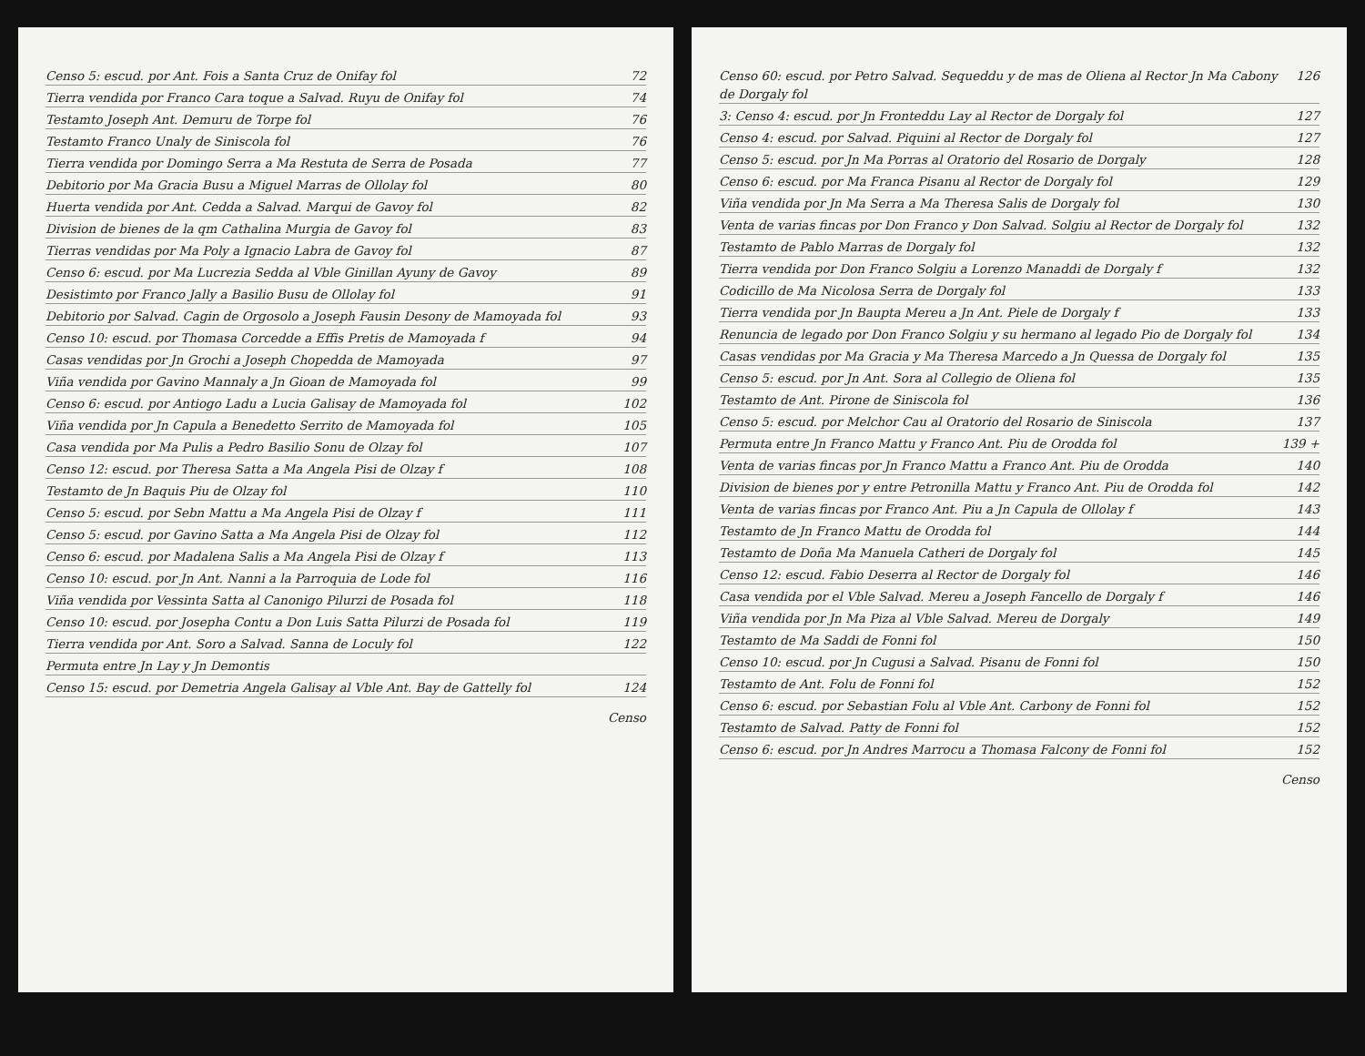Censo 5: escud. por Ant. Fois a Santa Cruz de Onifay fol 72
Tierra vendida por Franco Cara toque a Salvad. Ruyu de Onifay fol 74
Testamto Joseph Ant. Demuru de Torpe fol 76
Testamto Franco Unaly de Siniscola fol 76
Tierra vendida por Domingo Serra a Ma Restuta de Serra de Posada 77
Debitorio por Ma Gracia Busu a Miguel Marras de Ollolay fol 80
Huerta vendida por Ant. Cedda a Salvad. Marqui de Gavoy fol 82
Division de bienes de la qm Cathalina Murgia de Gavoy fol 83
Tierras vendidas por Ma Poly a Ignacio Labra de Gavoy fol 87
Censo 6: escud. por Ma Lucrezia Sedda al Vble Ginillan Ayuny de Gavoy 89
Desistimto por Franco Jally a Basilio Busu de Ollolay fol 91
Debitorio por Salvad. Cagin de Orgosolo a Joseph Fausin Desony de Mamoyada fol 93
Censo 10: escud. por Thomasa Corcedde a Effis Pretis de Mamoyada f 94
Casas vendidas por Jn Grochi a Joseph Chopedda de Mamoyada 97
Viña vendida por Gavino Mannaly a Jn Gioan de Mamoyada fol 99
Censo 6: escud. por Antiogo Ladu a Lucia Galisay de Mamoyada fol 102
Viña vendida por Jn Capula a Benedetto Serrito de Mamoyada fol 105
Casa vendida por Ma Pulis a Pedro Basilio Sonu de Olzay fol 107
Censo 12: escud. por Theresa Satta a Ma Angela Pisi de Olzay f 108
Testamto de Jn Baquis Piu de Olzay fol 110
Censo 5: escud. por Sebn Mattu a Ma Angela Pisi de Olzay f 111
Censo 5: escud. por Gavino Satta a Ma Angela Pisi de Olzay fol 112
Censo 6: escud. por Madalena Salis a Ma Angela Pisi de Olzay f 113
Censo 10: escud. por Jn Ant. Nanni a la Parroquia de Lode fol 116
Viña vendida por Vessinta Satta al Canonigo Pilurzi de Posada fol 118
Censo 10: escud. por Josepha Contu a Don Luis Satta Pilurzi de Posada fol 119
Tierra vendida por Ant. Soro a Salvad. Sanna de Loculy fol 122
Permuta entre Jn Lay y Jn Demontis
Censo 15: escud. por Demetria Angela Galisay al Vble Ant. Bay de Gattelly fol 124
Censo
Censo 60: escud. por Petro Salvad. Sequeddu y de mas de Oliena al Rector Jn Ma Cabony de Dorgaly fol 126
3: Censo 4: escud. por Jn Fronteddu Lay al Rector de Dorgaly fol 127
Censo 4: escud. por Salvad. Piquini al Rector de Dorgaly fol 127
Censo 5: escud. por Jn Ma Porras al Oratorio del Rosario de Dorgaly 128
Censo 6: escud. por Ma Franca Pisanu al Rector de Dorgaly fol 129
Viña vendida por Jn Ma Serra a Ma Theresa Salis de Dorgaly fol 130
Venta de varias fincas por Don Franco y Don Salvad. Solgiu al Rector de Dorgaly fol 132
Testamto de Pablo Marras de Dorgaly fol 132
Tierra vendida por Don Franco Solgiu a Lorenzo Manaddi de Dorgaly f 132
Codicillo de Ma Nicolosa Serra de Dorgaly fol 133
Tierra vendida por Jn Baupta Mereu a Jn Ant. Piele de Dorgaly f 133
Renuncia de legado por Don Franco Solgiu y su hermano al legado Pio de Dorgaly fol 134
Casas vendidas por Ma Gracia y Ma Theresa Marcedo a Jn Quessa de Dorgaly fol 135
Censo 5: escud. por Jn Ant. Sora al Collegio de Oliena fol 135
Testamto de Ant. Pirone de Siniscola fol 136
Censo 5: escud. por Melchor Cau al Oratorio del Rosario de Siniscola 137
Permuta entre Jn Franco Mattu y Franco Ant. Piu de Orodda fol 139 +
Venta de varias fincas por Jn Franco Mattu a Franco Ant. Piu de Orodda 140
Division de bienes por y entre Petronilla Mattu y Franco Ant. Piu de Orodda fol 142
Venta de varias fincas por Franco Ant. Piu a Jn Capula de Ollolay f 143
Testamto de Jn Franco Mattu de Orodda fol 144
Testamto de Doña Ma Manuela Catheri de Dorgaly fol 145
Censo 12: escud. Fabio Deserra al Rector de Dorgaly fol 146
Casa vendida por el Vble Salvad. Mereu a Joseph Fancello de Dorgaly f 146
Viña vendida por Jn Ma Piza al Vble Salvad. Mereu de Dorgaly 149
Testamto de Ma Saddi de Fonni fol 150
Censo 10: escud. por Jn Cugusi a Salvad. Pisanu de Fonni fol 150
Testamto de Ant. Folu de Fonni fol 152
Censo 6: escud. por Sebastian Folu al Vble Ant. Carbony de Fonni fol 152
Testamto de Salvad. Patty de Fonni fol 152
Censo 6: escud. por Jn Andres Marrocu a Thomasa Falcony de Fonni fol 152
Censo